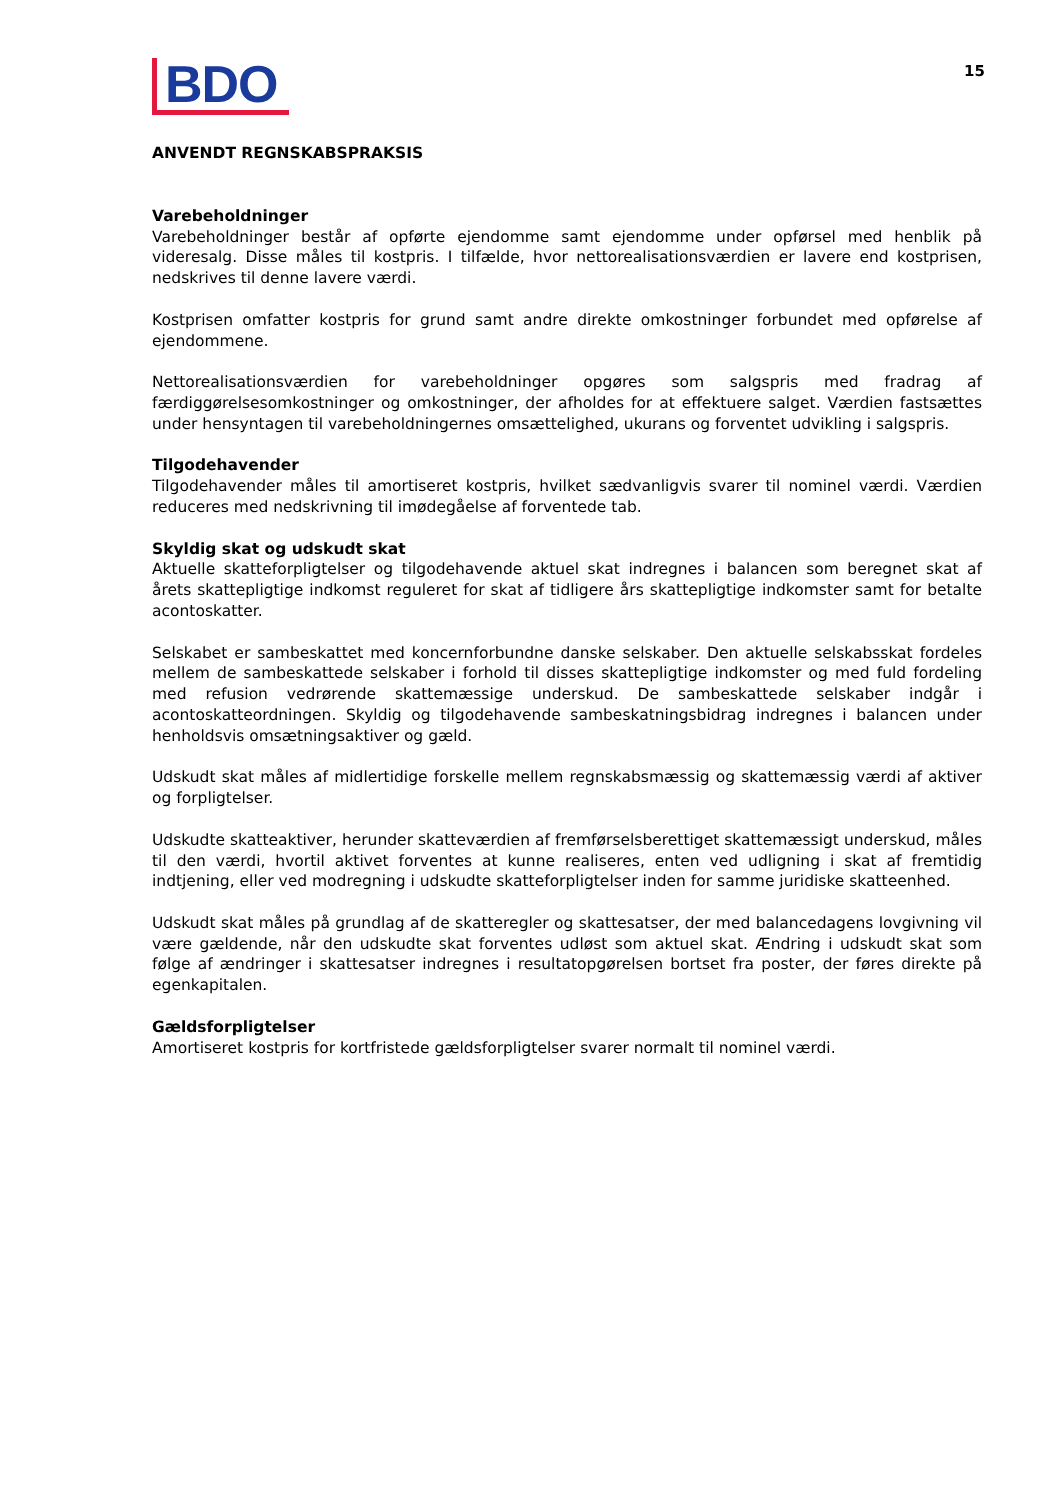BDO 15
ANVENDT REGNSKABSPRAKSIS
Varebeholdninger
Varebeholdninger består af opførte ejendomme samt ejendomme under opførsel med henblik på videresalg. Disse måles til kostpris. I tilfælde, hvor nettorealisationsværdien er lavere end kostprisen, nedskrives til denne lavere værdi.
Kostprisen omfatter kostpris for grund samt andre direkte omkostninger forbundet med opførelse af ejendommene.
Nettorealisationsværdien for varebeholdninger opgøres som salgspris med fradrag af færdiggørelsesomkostninger og omkostninger, der afholdes for at effektuere salget. Værdien fastsættes under hensyntagen til varebeholdningernes omsættelighed, ukurans og forventet udvikling i salgspris.
Tilgodehavender
Tilgodehavender måles til amortiseret kostpris, hvilket sædvanligvis svarer til nominel værdi. Værdien reduceres med nedskrivning til imødegåelse af forventede tab.
Skyldig skat og udskudt skat
Aktuelle skatteforpligtelser og tilgodehavende aktuel skat indregnes i balancen som beregnet skat af årets skattepligtige indkomst reguleret for skat af tidligere års skattepligtige indkomster samt for betalte acontoskatter.
Selskabet er sambeskattet med koncernforbundne danske selskaber. Den aktuelle selskabsskat fordeles mellem de sambeskattede selskaber i forhold til disses skattepligtige indkomster og med fuld fordeling med refusion vedrørende skattemæssige underskud. De sambeskattede selskaber indgår i acontoskatteordningen. Skyldig og tilgodehavende sambeskatningsbidrag indregnes i balancen under henholdsvis omsætningsaktiver og gæld.
Udskudt skat måles af midlertidige forskelle mellem regnskabsmæssig og skattemæssig værdi af aktiver og forpligtelser.
Udskudte skatteaktiver, herunder skatteværdien af fremførselsberettiget skattemæssigt underskud, måles til den værdi, hvortil aktivet forventes at kunne realiseres, enten ved udligning i skat af fremtidig indtjening, eller ved modregning i udskudte skatteforpligtelser inden for samme juridiske skatteenhed.
Udskudt skat måles på grundlag af de skatteregler og skattesatser, der med balancedagens lovgivning vil være gældende, når den udskudte skat forventes udløst som aktuel skat. Ændring i udskudt skat som følge af ændringer i skattesatser indregnes i resultatopgørelsen bortset fra poster, der føres direkte på egenkapitalen.
Gældsforpligtelser
Amortiseret kostpris for kortfristede gældsforpligtelser svarer normalt til nominel værdi.